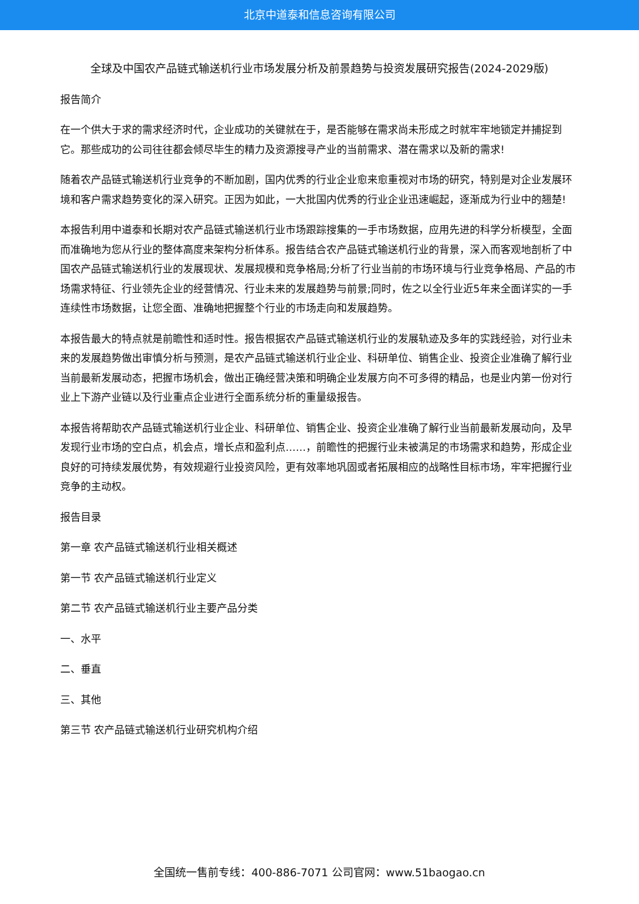北京中道泰和信息咨询有限公司
全球及中国农产品链式输送机行业市场发展分析及前景趋势与投资发展研究报告(2024-2029版)
报告简介
在一个供大于求的需求经济时代，企业成功的关键就在于，是否能够在需求尚未形成之时就牢牢地锁定并捕捉到它。那些成功的公司往往都会倾尽毕生的精力及资源搜寻产业的当前需求、潜在需求以及新的需求!
随着农产品链式输送机行业竞争的不断加剧，国内优秀的行业企业愈来愈重视对市场的研究，特别是对企业发展环境和客户需求趋势变化的深入研究。正因为如此，一大批国内优秀的行业企业迅速崛起，逐渐成为行业中的翘楚!
本报告利用中道泰和长期对农产品链式输送机行业市场跟踪搜集的一手市场数据，应用先进的科学分析模型，全面而准确地为您从行业的整体高度来架构分析体系。报告结合农产品链式输送机行业的背景，深入而客观地剖析了中国农产品链式输送机行业的发展现状、发展规模和竞争格局;分析了行业当前的市场环境与行业竞争格局、产品的市场需求特征、行业领先企业的经营情况、行业未来的发展趋势与前景;同时，佐之以全行业近5年来全面详实的一手连续性市场数据，让您全面、准确地把握整个行业的市场走向和发展趋势。
本报告最大的特点就是前瞻性和适时性。报告根据农产品链式输送机行业的发展轨迹及多年的实践经验，对行业未来的发展趋势做出审慎分析与预测，是农产品链式输送机行业企业、科研单位、销售企业、投资企业准确了解行业当前最新发展动态，把握市场机会，做出正确经营决策和明确企业发展方向不可多得的精品，也是业内第一份对行业上下游产业链以及行业重点企业进行全面系统分析的重量级报告。
本报告将帮助农产品链式输送机行业企业、科研单位、销售企业、投资企业准确了解行业当前最新发展动向，及早发现行业市场的空白点，机会点，增长点和盈利点……，前瞻性的把握行业未被满足的市场需求和趋势，形成企业良好的可持续发展优势，有效规避行业投资风险，更有效率地巩固或者拓展相应的战略性目标市场，牢牢把握行业竞争的主动权。
报告目录
第一章 农产品链式输送机行业相关概述
第一节 农产品链式输送机行业定义
第二节 农产品链式输送机行业主要产品分类
一、水平
二、垂直
三、其他
第三节 农产品链式输送机行业研究机构介绍
全国统一售前专线：400-886-7071 公司官网：www.51baogao.cn